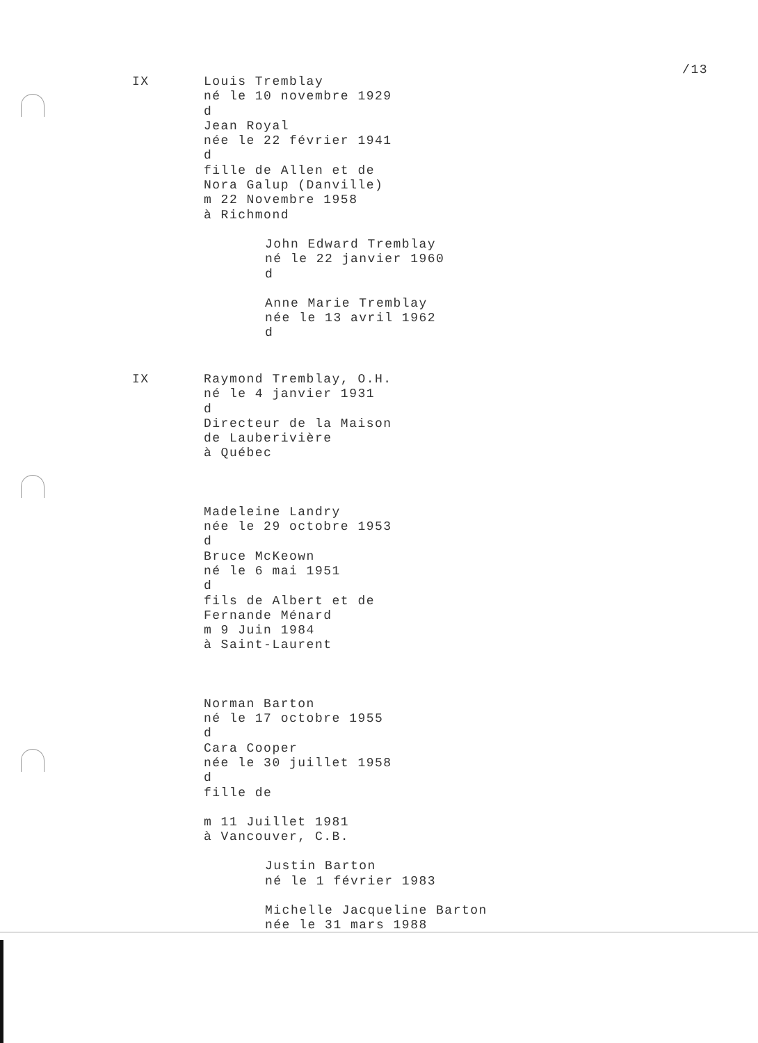/13
IX Louis Tremblay
né le 10 novembre 1929
d
Jean Royal
née le 22 février 1941
d
fille de Allen et de
Nora Galup (Danville)
m 22 Novembre 1958
à Richmond
John Edward Tremblay
né le 22 janvier 1960
d
Anne Marie Tremblay
née le 13 avril 1962
d
IX Raymond Tremblay, O.H.
né le 4 janvier 1931
d
Directeur de la Maison
de Lauberivière
à Québec
Madeleine Landry
née le 29 octobre 1953
d
Bruce McKeown
né le 6 mai 1951
d
fils de Albert et de
Fernande Ménard
m 9 Juin 1984
à Saint-Laurent
Norman Barton
né le 17 octobre 1955
d
Cara Cooper
née le 30 juillet 1958
d
fille de
m 11 Juillet 1981
à Vancouver, C.B.
Justin Barton
né le 1 février 1983
Michelle Jacqueline Barton
née le 31 mars 1988